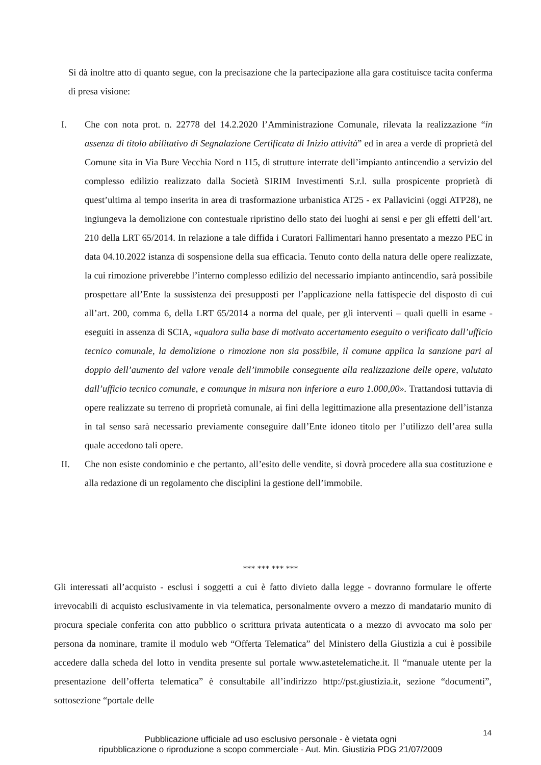Si dà inoltre atto di quanto segue, con la precisazione che la partecipazione alla gara costituisce tacita conferma di presa visione:
I. Che con nota prot. n. 22778 del 14.2.2020 l’Amministrazione Comunale, rilevata la realizzazione “in assenza di titolo abilitativo di Segnalazione Certificata di Inizio attività” ed in area a verde di proprietà del Comune sita in Via Bure Vecchia Nord n 115, di strutture interrate dell’impianto antincendio a servizio del complesso edilizio realizzato dalla Società SIRIM Investimenti S.r.l. sulla prospicente proprietà di quest’ultima al tempo inserita in area di trasformazione urbanistica AT25 - ex Pallavicini (oggi ATP28), ne ingiungeva la demolizione con contestuale ripristino dello stato dei luoghi ai sensi e per gli effetti dell’art. 210 della LRT 65/2014. In relazione a tale diffida i Curatori Fallimentari hanno presentato a mezzo PEC in data 04.10.2022 istanza di sospensione della sua efficacia. Tenuto conto della natura delle opere realizzate, la cui rimozione priverebbe l’interno complesso edilizio del necessario impianto antincendio, sarà possibile prospettare all’Ente la sussistenza dei presupposti per l’applicazione nella fattispecie del disposto di cui all’art. 200, comma 6, della LRT 65/2014 a norma del quale, per gli interventi – quali quelli in esame - eseguiti in assenza di SCIA, «qualora sulla base di motivato accertamento eseguito o verificato dall’ufficio tecnico comunale, la demolizione o rimozione non sia possibile, il comune applica la sanzione pari al doppio dell’aumento del valore venale dell’immobile conseguente alla realizzazione delle opere, valutato dall’ufficio tecnico comunale, e comunque in misura non inferiore a euro 1.000,00». Trattandosi tuttavia di opere realizzate su terreno di proprietà comunale, ai fini della legittimazione alla presentazione dell’istanza in tal senso sarà necessario previamente conseguire dall’Ente idoneo titolo per l’utilizzo dell’area sulla quale accedono tali opere.
II. Che non esiste condominio e che pertanto, all’esito delle vendite, si dovrà procedere alla sua costituzione e alla redazione di un regolamento che disciplini la gestione dell’immobile.
*** *** *** ***
Gli interessati all’acquisto - esclusi i soggetti a cui è fatto divieto dalla legge - dovranno formulare le offerte irrevocabili di acquisto esclusivamente in via telematica, personalmente ovvero a mezzo di mandatario munito di procura speciale conferita con atto pubblico o scrittura privata autenticata o a mezzo di avvocato ma solo per persona da nominare, tramite il modulo web “Offerta Telematica” del Ministero della Giustizia a cui è possibile accedere dalla scheda del lotto in vendita presente sul portale www.astetelematiche.it. Il “manuale utente per la presentazione dell’offerta telematica” è consultabile all’indirizzo http://pst.giustizia.it, sezione “documenti”, sottosezione “portale delle
14
Pubblicazione ufficiale ad uso esclusivo personale - è vietata ogni
ripubblicazione o riproduzione a scopo commerciale - Aut. Min. Giustizia PDG 21/07/2009